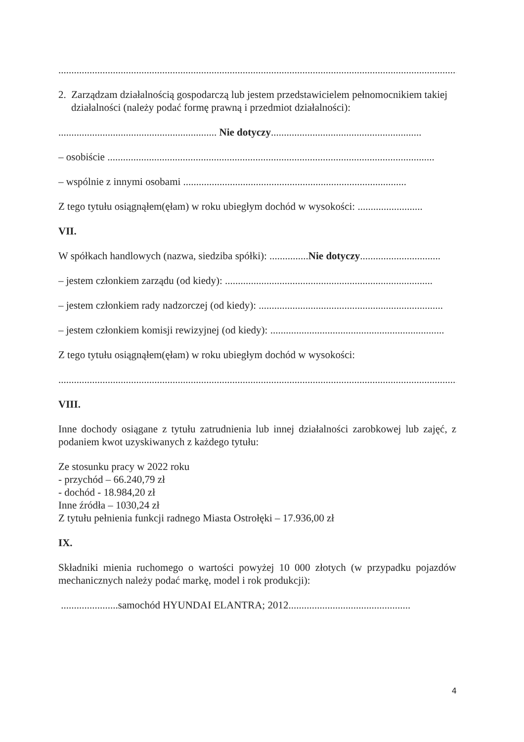.................................................................................................................................................................
2. Zarządzam działalnością gospodarczą lub jestem przedstawicielem pełnomocnikiem takiej działalności (należy podać formę prawną i przedmiot działalności):
............................................................. Nie dotyczy..........................................................
– osobiście ..............................................................................................................................
– wspólnie z innymi osobami ......................................................................................
Z tego tytułu osiągnąłem(ęłam) w roku ubiegłym dochód w wysokości: .........................
VII.
W spółkach handlowych (nazwa, siedziba spółki): ...............Nie dotyczy...............................
– jestem członkiem zarządu (od kiedy): ................................................................................
– jestem członkiem rady nadzorczej (od kiedy): .......................................................................
– jestem członkiem komisji rewizyjnej (od kiedy): ...................................................................
Z tego tytułu osiągnąłem(ęłam) w roku ubiegłym dochód w wysokości:
.................................................................................................................................................................
VIII.
Inne dochody osiągane z tytułu zatrudnienia lub innej działalności zarobkowej lub zajęć, z podaniem kwot uzyskiwanych z każdego tytułu:
Ze stosunku pracy w 2022 roku
- przychód – 66.240,79 zł
- dochód - 18.984,20 zł
Inne źródła – 1030,24 zł
Z tytułu pełnienia funkcji radnego Miasta Ostrołęki – 17.936,00 zł
IX.
Składniki mienia ruchomego o wartości powyżej 10 000 złotych (w przypadku pojazdów mechanicznych należy podać markę, model i rok produkcji):
......................samochód HYUNDAI ELANTRA; 2012...............................................
4